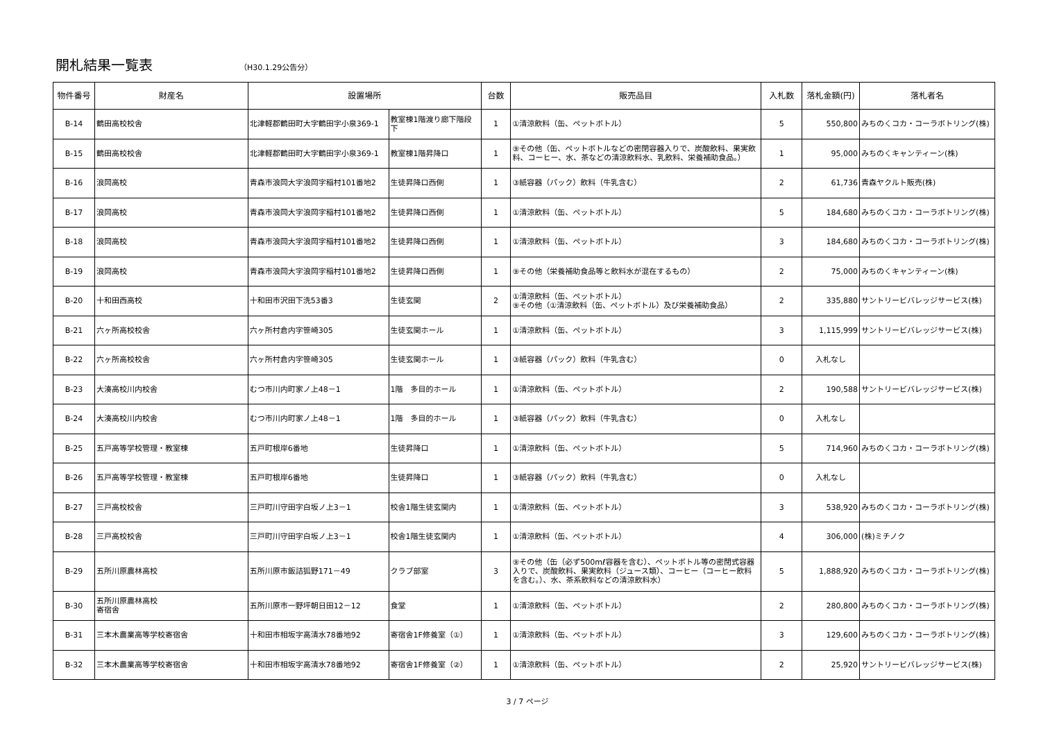開札結果一覧表
（H30.1.29公告分）
| 物件番号 | 財産名 | 設置場所 | | 台数 | 販売品目 | 入札数 | 落札金額(円) | 落札者名 |
| --- | --- | --- | --- | --- | --- | --- | --- | --- |
| B-14 | 鶴田高校校舎 | 北津軽郡鶴田町大字鶴田字小泉369-1 | 教室棟1階渡り廊下階段下 | 1 | ①清涼飲料（缶、ペットボトル） | 5 | 550,800 | みちのくコカ・コーラボトリング(株) |
| B-15 | 鶴田高校校舎 | 北津軽郡鶴田町大字鶴田字小泉369-1 | 教室棟1階昇降口 | 1 | ⑨その他（缶、ペットボトルなどの密閉容器入りで、炭酸飲料、果実飲料、コーヒー、水、茶などの清涼飲料水、乳飲料、栄養補助食品。） | 1 | 95,000 | みちのくキャンティーン(株) |
| B-16 | 浪岡高校 | 青森市浪岡大字浪岡字稲村101番地2 | 生徒昇降口西側 | 1 | ③紙容器（パック）飲料（牛乳含む） | 2 | 61,736 | 青森ヤクルト販売(株) |
| B-17 | 浪岡高校 | 青森市浪岡大字浪岡字稲村101番地2 | 生徒昇降口西側 | 1 | ①清涼飲料（缶、ペットボトル） | 5 | 184,680 | みちのくコカ・コーラボトリング(株) |
| B-18 | 浪岡高校 | 青森市浪岡大字浪岡字稲村101番地2 | 生徒昇降口西側 | 1 | ①清涼飲料（缶、ペットボトル） | 3 | 184,680 | みちのくコカ・コーラボトリング(株) |
| B-19 | 浪岡高校 | 青森市浪岡大字浪岡字稲村101番地2 | 生徒昇降口西側 | 1 | ⑨その他（栄養補助食品等と飲料水が混在するもの） | 2 | 75,000 | みちのくキャンティーン(株) |
| B-20 | 十和田西高校 | 十和田市沢田下洗53番3 | 生徒玄関 | 2 | ①清涼飲料（缶、ペットボトル） ⑨その他（①清涼飲料（缶、ペットボトル）及び栄養補助食品） | 2 | 335,880 | サントリービバレッジサービス(株) |
| B-21 | 六ヶ所高校校舎 | 六ヶ所村倉内字笹崎305 | 生徒玄関ホール | 1 | ①清涼飲料（缶、ペットボトル） | 3 | 1,115,999 | サントリービバレッジサービス(株) |
| B-22 | 六ヶ所高校校舎 | 六ヶ所村倉内字笹崎305 | 生徒玄関ホール | 1 | ③紙容器（パック）飲料（牛乳含む） | 0 | 入札なし | |
| B-23 | 大湊高校川内校舎 | むつ市川内町家ノ上48－1 | 1階 多目的ホール | 1 | ①清涼飲料（缶、ペットボトル） | 2 | 190,588 | サントリービバレッジサービス(株) |
| B-24 | 大湊高校川内校舎 | むつ市川内町家ノ上48－1 | 1階 多目的ホール | 1 | ③紙容器（パック）飲料（牛乳含む） | 0 | 入札なし | |
| B-25 | 五戸高等学校管理・教室棟 | 五戸町根岸6番地 | 生徒昇降口 | 1 | ①清涼飲料（缶、ペットボトル） | 5 | 714,960 | みちのくコカ・コーラボトリング(株) |
| B-26 | 五戸高等学校管理・教室棟 | 五戸町根岸6番地 | 生徒昇降口 | 1 | ③紙容器（パック）飲料（牛乳含む） | 0 | 入札なし | |
| B-27 | 三戸高校校舎 | 三戸町川守田字白坂ノ上3－1 | 校舎1階生徒玄関内 | 1 | ①清涼飲料（缶、ペットボトル） | 3 | 538,920 | みちのくコカ・コーラボトリング(株) |
| B-28 | 三戸高校校舎 | 三戸町川守田字白坂ノ上3－1 | 校舎1階生徒玄関内 | 1 | ①清涼飲料（缶、ペットボトル） | 4 | 306,000 | (株)ミチノク |
| B-29 | 五所川原農林高校 | 五所川原市飯詰狐野171－49 | クラブ部室 | 3 | ⑨その他（缶（必ず500mℓ容器を含む）、ペットボトル等の密閉式容器入りで、炭酸飲料、果実飲料（ジュース類）、コーヒー（コーヒー飲料を含む。）、水、茶系飲料などの清涼飲料水） | 5 | 1,888,920 | みちのくコカ・コーラボトリング(株) |
| B-30 | 五所川原農林高校 寄宿舎 | 五所川原市一野坪朝日田12－12 | 食堂 | 1 | ①清涼飲料（缶、ペットボトル） | 2 | 280,800 | みちのくコカ・コーラボトリング(株) |
| B-31 | 三本木農業高等学校寄宿舎 | 十和田市相坂字高清水78番地92 | 寄宿舎1F修養室（①） | 1 | ①清涼飲料（缶、ペットボトル） | 3 | 129,600 | みちのくコカ・コーラボトリング(株) |
| B-32 | 三本木農業高等学校寄宿舎 | 十和田市相坂字高清水78番地92 | 寄宿舎1F修養室（②） | 1 | ①清涼飲料（缶、ペットボトル） | 2 | 25,920 | サントリービバレッジサービス(株) |
3 / 7 ページ